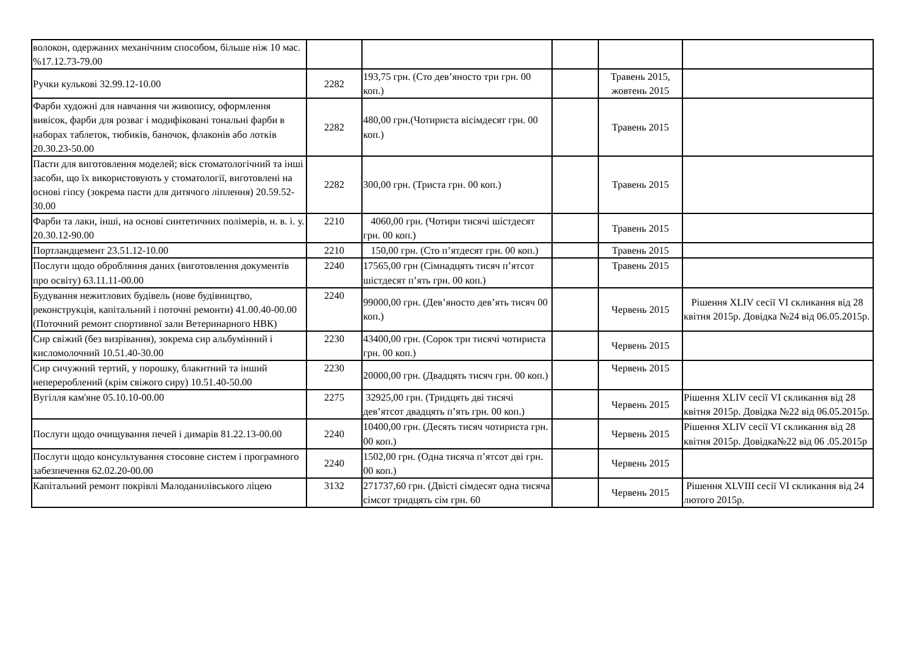| волокон, одержаних механічним способом, більше ніж 10 мас. %17.12.73-79.00 | | | | | |
| Ручки кулькові 32.99.12-10.00 | 2282 | 193,75 грн. (Сто дев’яносто три грн. 00 коп.) | | Травень 2015, жовтень 2015 | |
| Фарби художні для навчання чи живопису, оформлення вивісок, фарби для розваг і модифіковані тональні фарби в наборах таблеток, тюбиків, баночок, флаконів або лотків 20.30.23-50.00 | 2282 | 480,00 грн.(Чотириста вісімдесят грн. 00 коп.) | | Травень 2015 | |
| Пасти для виготовлення моделей; віск стоматологічний та інші засоби, що їх використовують у стоматології, виготовлені на основі гіпсу (зокрема пасти для дитячого ліплення) 20.59.52-30.00 | 2282 | 300,00 грн. (Триста грн. 00 коп.) | | Травень 2015 | |
| Фарби та лаки, інші, на основі синтетичних полімерів, н. в. і. у. 20.30.12-90.00 | 2210 | 4060,00 грн. (Чотири тисячі шістдесят грн. 00 коп.) | | Травень 2015 | |
| Портландцемент 23.51.12-10.00 | 2210 | 150,00 грн. (Сто п’ятдесят грн. 00 коп.) | | Травень 2015 | |
| Послуги щодо обробляння даних (виготовлення документів про освіту) 63.11.11-00.00 | 2240 | 17565,00 грн (Сімнадцять тисяч п’ятсот шістдесят п’ять грн. 00 коп.) | | Травень 2015 | |
| Будування нежитлових будівель (нове будівництво, реконструкція, капітальний і поточні ремонти) 41.00.40-00.00 (Поточний ремонт спортивної зали Ветеринарного НВК) | 2240 | 99000,00 грн. (Дев’яносто дев’ять тисяч 00 коп.) | | Червень 2015 | Рішення XLIV сесії VI скликання від 28 квітня 2015р. Довідка №24 від 06.05.2015р. |
| Сир свіжий (без визрівання), зокрема сир альбумінний і кисломолочний 10.51.40-30.00 | 2230 | 43400,00 грн. (Сорок три тисячі чотириста грн. 00 коп.) | | Червень 2015 | |
| Сир сичужний тертий, у порошку, блакитний та інший неперероблений (крім свіжого сиру) 10.51.40-50.00 | 2230 | 20000,00 грн. (Двадцять тисяч грн. 00 коп.) | | Червень 2015 | |
| Вугілля кам'яне 05.10.10-00.00 | 2275 | 32925,00 грн. (Тридцять дві тисячі дев’ятсот двадцять п’ять грн. 00 коп.) | | Червень 2015 | Рішення XLIV сесії VI скликання від 28 квітня 2015р. Довідка №22 від 06.05.2015р. |
| Послуги щодо очищування печей і димарів 81.22.13-00.00 | 2240 | 10400,00 грн. (Десять тисяч чотириста грн. 00 коп.) | | Червень 2015 | Рішення XLIV сесії VI скликання від 28 квітня 2015р. Довідка№22 від 06 .05.2015р |
| Послуги щодо консультування стосовне систем і програмного забезпечення 62.02.20-00.00 | 2240 | 1502,00 грн. (Одна тисяча п’ятсот дві грн. 00 коп.) | | Червень 2015 | |
| Капітальний ремонт покрівлі Малоданилівського ліцею | 3132 | 271737,60 грн. (Двісті сімдесят одна тисяча сімсот тридцять сім грн. 60 | | Червень 2015 | Рішення XLVIII сесії VI скликання від 24 лютого 2015р. |